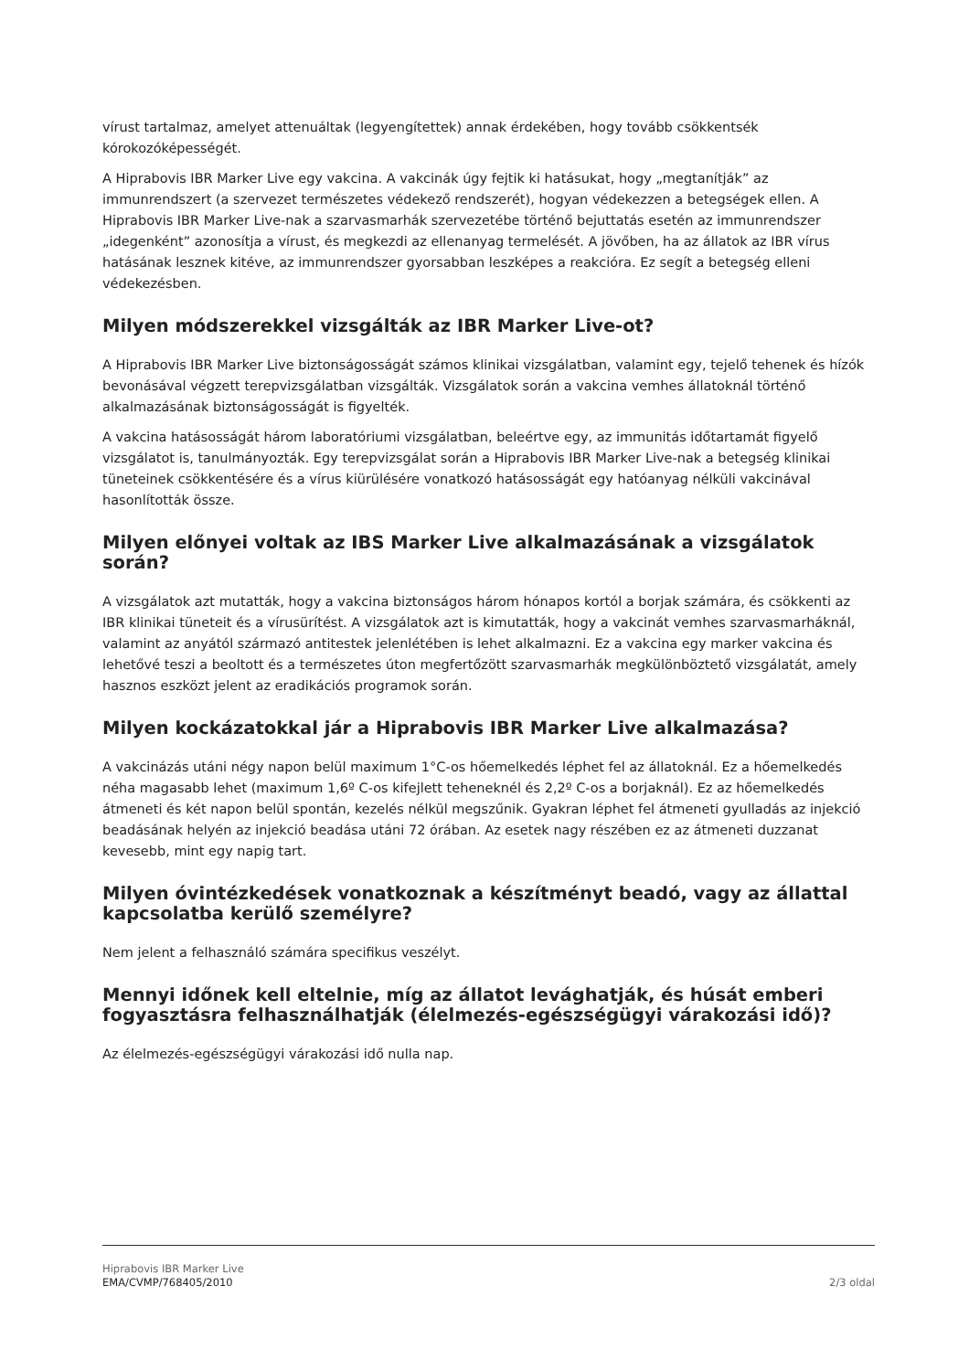vírust tartalmaz, amelyet attenuáltak (legyengítettek) annak érdekében, hogy tovább csökkentsék kórokozóképességét.
A Hiprabovis IBR Marker Live egy vakcina. A vakcinák úgy fejtik ki hatásukat, hogy „megtanítják” az immunrendszert (a szervezet természetes védekező rendszerét), hogyan védekezzen a betegségek ellen. A Hiprabovis IBR Marker Live-nak a szarvasmarhák szervezetébe történő bejuttatás esetén az immunrendszer „idegenként” azonosítja a vírust, és megkezdi az ellenanyag termelését. A jövőben, ha az állatok az IBR vírus hatásának lesznek kitéve, az immunrendszer gyorsabban leszképes a reakcióra. Ez segít a betegség elleni védekezésben.
Milyen módszerekkel vizsgálták az IBR Marker Live-ot?
A Hiprabovis IBR Marker Live biztonságosságát számos klinikai vizsgálatban, valamint egy, tejelő tehenek és hízók bevonásával végzett terepvizsgálatban vizsgálták. Vizsgálatok során a vakcina vemhes állatoknál történő alkalmazásának biztonságosságát is figyelték.
A vakcina hatásosságát három laboratóriumi vizsgálatban, beleértve egy, az immunitás időtartamát figyelő vizsgálatot is, tanulmányozták. Egy terepvizsgálat során a Hiprabovis IBR Marker Live-nak a betegség klinikai tüneteinek csökkentésére és a vírus kiürülésére vonatkozó hatásosságát egy hatóanyag nélküli vakcinával hasonlították össze.
Milyen előnyei voltak az IBS Marker Live alkalmazásának a vizsgálatok során?
A vizsgálatok azt mutatták, hogy a vakcina biztonságos három hónapos kortól a borjak számára, és csökkenti az IBR klinikai tüneteit és a vírusürítést. A vizsgálatok azt is kimutatták, hogy a vakcinát vemhes szarvasmarháknál, valamint az anyától származó antitestek jelenlétében is lehet alkalmazni. Ez a vakcina egy marker vakcina és lehetővé teszi a beoltott és a természetes úton megfertőzött szarvasmarhák megkülönböztető vizsgálatát, amely hasznos eszközt jelent az eradikációs programok során.
Milyen kockázatokkal jár a Hiprabovis IBR Marker Live alkalmazása?
A vakcinázás utáni négy napon belül maximum 1°C-os hőemelkedés léphet fel az állatoknál. Ez a hőemelkedés néha magasabb lehet (maximum 1,6º C-os kifejlett teheneknél és 2,2º C-os a borjaknál). Ez az hőemelkedés átmeneti és két napon belül spontán, kezelés nélkül megszűnik. Gyakran léphet fel átmeneti gyulladás az injekció beadásának helyén az injekció beadása utáni 72 órában. Az esetek nagy részében ez az átmeneti duzzanat kevesebb, mint egy napig tart.
Milyen óvintézkedések vonatkoznak a készítményt beadó, vagy az állattal kapcsolatba kerülő személyre?
Nem jelent a felhasználó számára specifikus veszélyt.
Mennyi időnek kell eltelnie, míg az állatot levághatják, és húsát emberi fogyasztásra felhasználhatják (élelmezés-egészségügyi várakozási idő)?
Az élelmezés-egészségügyi várakozási idő nulla nap.
Hiprabovis IBR Marker Live
EMA/CVMP/768405/2010 2/3 oldal